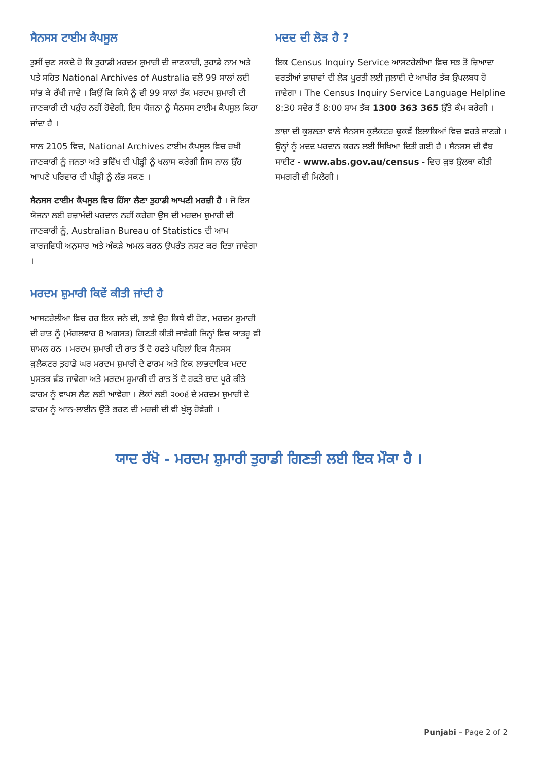ਸੈਨਸਸ ਟਾਈਮ ਕੈਪਸੂਲ
ਤੁਸੀਂ ਚੁਣ ਸਕਦੇ ਹੋ ਕਿ ਤੁਹਾਡੀ ਮਰਦਮ ਸ਼ੁਮਾਰੀ ਦੀ ਜਾਣਕਾਰੀ, ਤੁਹਾਡੇ ਨਾਮ ਅਤੇ ਪਤੇ ਸਹਿਤ National Archives of Australia ਵਲੋਂ 99 ਸਾਲਾਂ ਲਈ ਸਾਂਭ ਕੇ ਰੱਖੀ ਜਾਵੇ । ਕਿਉਂ ਕਿ ਕਿਸੇ ਨੂੰ ਵੀ 99 ਸਾਲਾਂ ਤੱਕ ਮਰਦਮ ਸ਼ੁਮਾਰੀ ਦੀ ਜਾਣਕਾਰੀ ਦੀ ਪਹੁੰਚ ਨਹੀਂ ਹੋਵੇਗੀ, ਇਸ ਯੋਜਨਾ ਨੂੰ ਸੈਨਸਸ ਟਾਈਮ ਕੈਪਸੂਲ ਕਿਹਾ ਜਾਂਦਾ ਹੈ ।
ਸਾਲ 2105 ਵਿਚ, National Archives ਟਾਈਮ ਕੈਪਸੂਲ ਵਿਚ ਰਖੀ ਜਾਣਕਾਰੀ ਨੂੰ ਜਨਤਾ ਅਤੇ ਭਵਿੱਖ ਦੀ ਪੀੜ੍ਹੀ ਨੂੰ ਖਲਾਸ ਕਰੇਗੀ ਜਿਸ ਨਾਲ ਉੱਹ ਆਪਣੇ ਪਰਿਵਾਰ ਦੀ ਪੀੜ੍ਹੀ ਨੂੰ ਲੱਭ ਸਕਣ ।
ਸੈਨਸਸ ਟਾਈਮ ਕੈਪਸੂਲ ਵਿਚ ਹਿੱਸਾ ਲੈਣਾ ਤੁਹਾਡੀ ਆਪਣੀ ਮਰਜ਼ੀ ਹੈ । ਜੋ ਇਸ ਯੋਜਨਾ ਲਈ ਰਜ਼ਾਮੰਦੀ ਪਰਦਾਨ ਨਹੀਂ ਕਰੇਗਾ ਉਸ ਦੀ ਮਰਦਮ ਸ਼ੁਮਾਰੀ ਦੀ ਜਾਣਕਾਰੀ ਨੂੰ, Australian Bureau of Statistics ਦੀ ਆਮ ਕਾਰਜਵਿਧੀ ਅਨੁਸਾਰ ਅਤੇ ਅੰਕੜੇ ਅਮਲ ਕਰਨ ਉਪਰੰਤ ਨਸ਼ਟ ਕਰ ਦਿਤਾ ਜਾਵੇਗਾ ।
ਮਰਦਮ ਸ਼ੁਮਾਰੀ ਕਿਵੇਂ ਕੀਤੀ ਜਾਂਦੀ ਹੈ
ਆਸਟਰੇਲੀਆ ਵਿਚ ਹਰ ਇਕ ਜਨੇ ਦੀ, ਭਾਵੇ ਉਹ ਕਿਥੇ ਵੀ ਹੋਣ, ਮਰਦਮ ਸ਼ੁਮਾਰੀ ਦੀ ਰਾਤ ਨੂੰ (ਮੰਗਲਵਾਰ 8 ਅਗਸਤ) ਗਿਣਤੀ ਕੀਤੀ ਜਾਵੇਗੀ ਜਿਨ੍ਹਾਂ ਵਿਚ ਯਾਤਰੂ ਵੀ ਸ਼ਾਮਲ ਹਨ । ਮਰਦਮ ਸ਼ੁਮਾਰੀ ਦੀ ਰਾਤ ਤੋਂ ਦੋ ਹਫਤੇ ਪਹਿਲਾਂ ਇਕ ਸੈਨਸਸ ਕੁਲੈਕਟਰ ਤੁਹਾਡੇ ਘਰ ਮਰਦਮ ਸ਼ੁਮਾਰੀ ਦੇ ਫਾਰਮ ਅਤੇ ਇਕ ਲਾਭਦਾਇਕ ਮਦਦ ਪੁਸਤਕ ਵੰਡ ਜਾਵੇਗਾ ਅਤੇ ਮਰਦਮ ਸ਼ੁਮਾਰੀ ਦੀ ਰਾਤ ਤੋਂ ਦੋ ਹਫਤੇ ਬਾਦ ਪੂਰੇ ਕੀਤੇ ਫਾਰਮ ਨੂੰ ਵਾਪਸ ਲੈਣ ਲਈ ਆਵੇਗਾ । ਲੋਕਾਂ ਲਈ ੨੦੦੬ ਦੇ ਮਰਦਮ ਸ਼ੁਮਾਰੀ ਦੇ ਫਾਰਮ ਨੂੰ ਆਨ-ਲਾਈਨ ਉੱਤੇ ਭਰਣ ਦੀ ਮਰਜ਼ੀ ਦੀ ਵੀ ਖੁੱਲ੍ਹ ਹੋਵੇਗੀ ।
ਮਦਦ ਦੀ ਲੋੜ ਹੈ ?
ਇਕ Census Inquiry Service ਆਸਟਰੇਲੀਆ ਵਿਚ ਸਭ ਤੋਂ ਜ਼ਿਆਦਾ ਵਰਤੀਆਂ ਭਾਸ਼ਾਵਾਂ ਦੀ ਲੋੜ ਪੂਰਤੀ ਲਈ ਜੁਲਾਈ ਦੇ ਆਖੀਰ ਤੱਕ ਉਪਲਬਧ ਹੋ ਜਾਵੇਗਾ । The Census Inquiry Service Language Helpline 8:30 ਸਵੇਰ ਤੋਂ 8:00 ਸ਼ਾਮ ਤੱਕ 1300 363 365 ਉੱਤੇ ਕੰਮ ਕਰੇਗੀ ।
ਭਾਸ਼ਾ ਦੀ ਕੁਸ਼ਲਤਾ ਵਾਲੇ ਸੈਨਸਸ ਕੁਲੈਕਟਰ ਢੁਕਵੇਂ ਇਲਾਕਿਆਂ ਵਿਚ ਵਰਤੇ ਜਾਣਗੇ । ਉਨ੍ਹਾਂ ਨੂੰ ਮਦਦ ਪਰਦਾਨ ਕਰਨ ਲਈ ਸਿਖਿਆ ਦਿਤੀ ਗਈ ਹੈ । ਸੈਨਸਸ ਦੀ ਵੈਬ ਸਾਈਟ - www.abs.gov.au/census - ਵਿਚ ਕੁਝ ਉਲਥਾ ਕੀਤੀ ਸਮਗਰੀ ਵੀ ਮਿਲੇਗੀ ।
ਯਾਦ ਰੱਖੋ - ਮਰਦਮ ਸ਼ੁਮਾਰੀ ਤੁਹਾਡੀ ਗਿਣਤੀ ਲਈ ਇਕ ਮੌਕਾ ਹੈ ।
Punjabi – Page 2 of 2